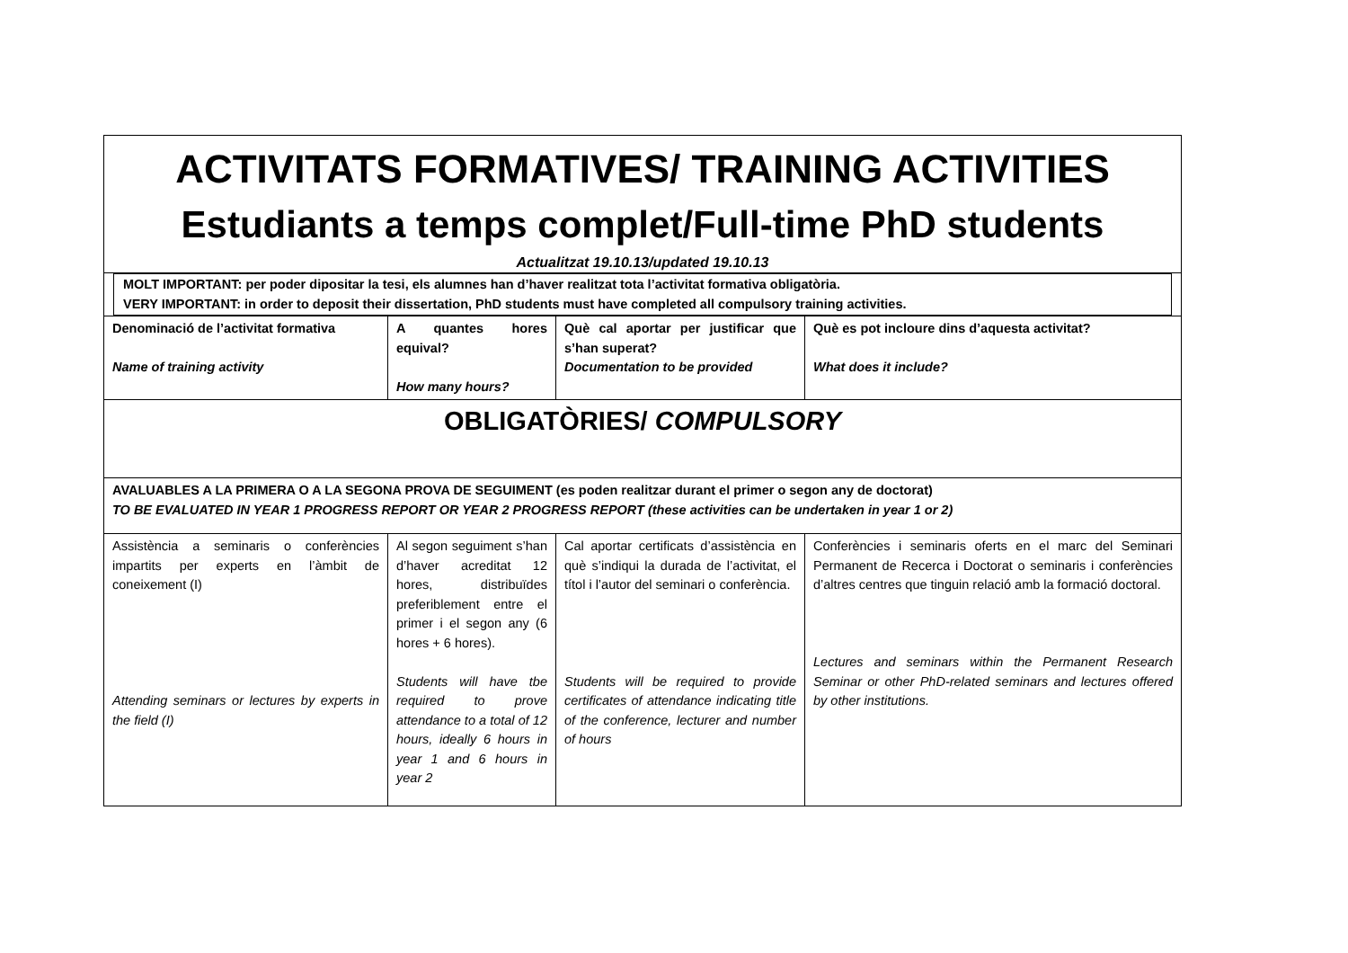| ACTIVITATS FORMATIVES/ TRAINING ACTIVITIES Estudiants a temps complet/Full-time PhD students Actualitzat 19.10.13/updated 19.10.13 | | | |
| MOLT IMPORTANT: per poder dipositar la tesi, els alumnes han d’haver realitzat tota l’activitat formativa obligatòria. VERY IMPORTANT: in order to deposit their dissertation, PhD students must have completed all compulsory training activities. | | | |
| Denominació de l’activitat formativa Name of training activity | A quantes hores equival? How many hours? | Què cal aportar per justificar que s’han superat? Documentation to be provided | Què es pot incloure dins d’aquesta activitat? What does it include? |
| OBLIGATÒRIES/ COMPULSORY | | | |
| AVALUABLES A LA PRIMERA O A LA SEGONA PROVA DE SEGUIMENT (es poden realitzar durant el primer o segon any de doctorat) TO BE EVALUATED IN YEAR 1 PROGRESS REPORT OR YEAR 2 PROGRESS REPORT (these activities can be undertaken in year 1 or 2) | | | |
| Assistència a seminaris o conferències impartits per experts en l’àmbit de coneixement (I) Attending seminars or lectures by experts in the field (I) | Al segon seguiment s’han d’haver acreditat 12 hores, distribuïdes preferiblement entre el primer i el segon any (6 hores + 6 hores). Students will have tbe required to prove attendance to a total of 12 hours, ideally 6 hours in year 1 and 6 hours in year 2 | Cal aportar certificats d’assistència en què s’indiqui la durada de l’activitat, el títol i l’autor del seminari o conferència. Students will be required to provide certificates of attendance indicating title of the conference, lecturer and number of hours | Conferències i seminaris oferts en el marc del Seminari Permanent de Recerca i Doctorat o seminaris i conferències d’altres centres que tinguin relació amb la formació doctoral. Lectures and seminars within the Permanent Research Seminar or other PhD-related seminars and lectures offered by other institutions. |